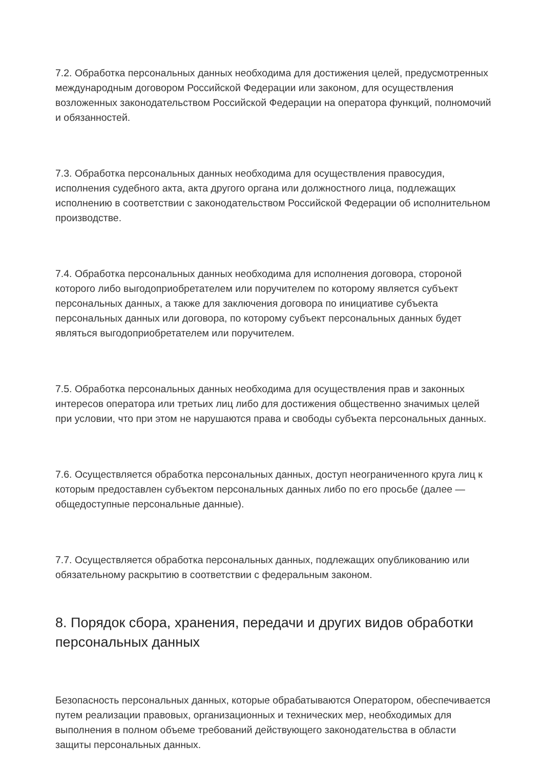7.2. Обработка персональных данных необходима для достижения целей, предусмотренных международным договором Российской Федерации или законом, для осуществления возложенных законодательством Российской Федерации на оператора функций, полномочий и обязанностей.
7.3. Обработка персональных данных необходима для осуществления правосудия, исполнения судебного акта, акта другого органа или должностного лица, подлежащих исполнению в соответствии с законодательством Российской Федерации об исполнительном производстве.
7.4. Обработка персональных данных необходима для исполнения договора, стороной которого либо выгодоприобретателем или поручителем по которому является субъект персональных данных, а также для заключения договора по инициативе субъекта персональных данных или договора, по которому субъект персональных данных будет являться выгодоприобретателем или поручителем.
7.5. Обработка персональных данных необходима для осуществления прав и законных интересов оператора или третьих лиц либо для достижения общественно значимых целей при условии, что при этом не нарушаются права и свободы субъекта персональных данных.
7.6. Осуществляется обработка персональных данных, доступ неограниченного круга лиц к которым предоставлен субъектом персональных данных либо по его просьбе (далее — общедоступные персональные данные).
7.7. Осуществляется обработка персональных данных, подлежащих опубликованию или обязательному раскрытию в соответствии с федеральным законом.
8. Порядок сбора, хранения, передачи и других видов обработки персональных данных
Безопасность персональных данных, которые обрабатываются Оператором, обеспечивается путем реализации правовых, организационных и технических мер, необходимых для выполнения в полном объеме требований действующего законодательства в области защиты персональных данных.